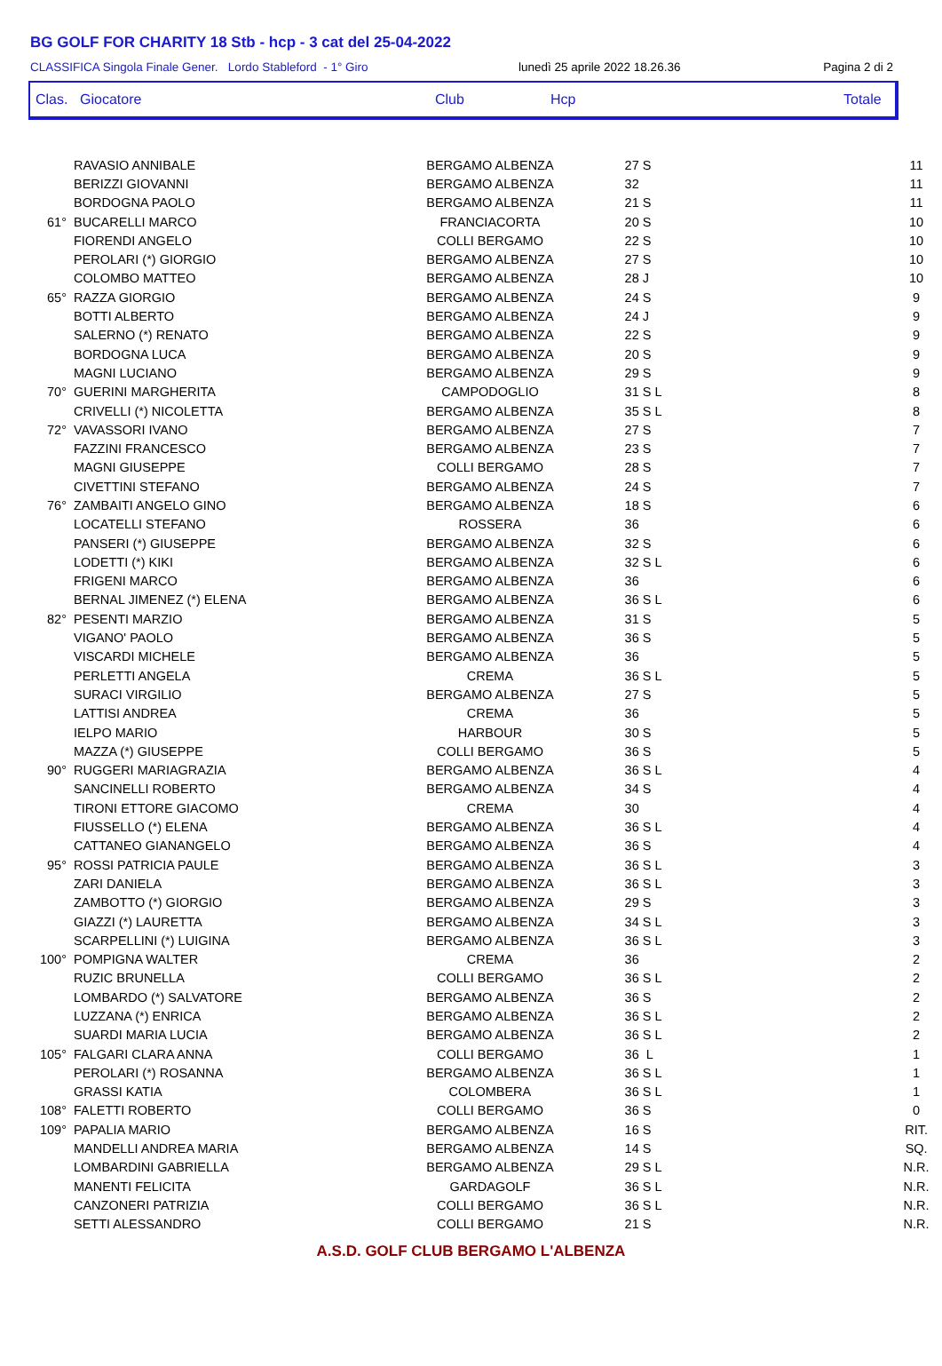BG GOLF FOR CHARITY 18 Stb - hcp - 3 cat del 25-04-2022
CLASSIFICA Singola Finale Gener. Lordo Stableford - 1° Giro lunedì 25 aprile 2022 18.26.36 Pagina 2 di 2
Clas. Giocatore Club Hcp Totale
| | RAVASIO ANNIBALE | BERGAMO ALBENZA | 27 S | 11 |
| | BERIZZI GIOVANNI | BERGAMO ALBENZA | 32 | 11 |
| | BORDOGNA PAOLO | BERGAMO ALBENZA | 21 S | 11 |
| 61° | BUCARELLI MARCO | FRANCIACORTA | 20 S | 10 |
| | FIORENDI ANGELO | COLLI BERGAMO | 22 S | 10 |
| | PEROLARI (*) GIORGIO | BERGAMO ALBENZA | 27 S | 10 |
| | COLOMBO MATTEO | BERGAMO ALBENZA | 28 J | 10 |
| 65° | RAZZA GIORGIO | BERGAMO ALBENZA | 24 S | 9 |
| | BOTTI ALBERTO | BERGAMO ALBENZA | 24 J | 9 |
| | SALERNO (*) RENATO | BERGAMO ALBENZA | 22 S | 9 |
| | BORDOGNA LUCA | BERGAMO ALBENZA | 20 S | 9 |
| | MAGNI LUCIANO | BERGAMO ALBENZA | 29 S | 9 |
| 70° | GUERINI MARGHERITA | CAMPODOGLIO | 31 S L | 8 |
| | CRIVELLI (*) NICOLETTA | BERGAMO ALBENZA | 35 S L | 8 |
| 72° | VAVASSORI IVANO | BERGAMO ALBENZA | 27 S | 7 |
| | FAZZINI FRANCESCO | BERGAMO ALBENZA | 23 S | 7 |
| | MAGNI GIUSEPPE | COLLI BERGAMO | 28 S | 7 |
| | CIVETTINI STEFANO | BERGAMO ALBENZA | 24 S | 7 |
| 76° | ZAMBAITI ANGELO GINO | BERGAMO ALBENZA | 18 S | 6 |
| | LOCATELLI STEFANO | ROSSERA | 36 | 6 |
| | PANSERI (*) GIUSEPPE | BERGAMO ALBENZA | 32 S | 6 |
| | LODETTI (*) KIKI | BERGAMO ALBENZA | 32 S L | 6 |
| | FRIGENI MARCO | BERGAMO ALBENZA | 36 | 6 |
| | BERNAL JIMENEZ (*) ELENA | BERGAMO ALBENZA | 36 S L | 6 |
| 82° | PESENTI MARZIO | BERGAMO ALBENZA | 31 S | 5 |
| | VIGANO' PAOLO | BERGAMO ALBENZA | 36 S | 5 |
| | VISCARDI MICHELE | BERGAMO ALBENZA | 36 | 5 |
| | PERLETTI ANGELA | CREMA | 36 S L | 5 |
| | SURACI VIRGILIO | BERGAMO ALBENZA | 27 S | 5 |
| | LATTISI ANDREA | CREMA | 36 | 5 |
| | IELPO MARIO | HARBOUR | 30 S | 5 |
| | MAZZA (*) GIUSEPPE | COLLI BERGAMO | 36 S | 5 |
| 90° | RUGGERI MARIAGRAZIA | BERGAMO ALBENZA | 36 S L | 4 |
| | SANCINELLI ROBERTO | BERGAMO ALBENZA | 34 S | 4 |
| | TIRONI ETTORE GIACOMO | CREMA | 30 | 4 |
| | FIUSSELLO (*) ELENA | BERGAMO ALBENZA | 36 S L | 4 |
| | CATTANEO GIANANGELO | BERGAMO ALBENZA | 36 S | 4 |
| 95° | ROSSI PATRICIA PAULE | BERGAMO ALBENZA | 36 S L | 3 |
| | ZARI DANIELA | BERGAMO ALBENZA | 36 S L | 3 |
| | ZAMBOTTO (*) GIORGIO | BERGAMO ALBENZA | 29 S | 3 |
| | GIAZZI (*) LAURETTA | BERGAMO ALBENZA | 34 S L | 3 |
| | SCARPELLINI (*) LUIGINA | BERGAMO ALBENZA | 36 S L | 3 |
| 100° | POMPIGNA WALTER | CREMA | 36 | 2 |
| | RUZIC BRUNELLA | COLLI BERGAMO | 36 S L | 2 |
| | LOMBARDO (*) SALVATORE | BERGAMO ALBENZA | 36 S | 2 |
| | LUZZANA (*) ENRICA | BERGAMO ALBENZA | 36 S L | 2 |
| | SUARDI MARIA LUCIA | BERGAMO ALBENZA | 36 S L | 2 |
| 105° | FALGARI CLARA ANNA | COLLI BERGAMO | 36 L | 1 |
| | PEROLARI (*) ROSANNA | BERGAMO ALBENZA | 36 S L | 1 |
| | GRASSI KATIA | COLOMBERA | 36 S L | 1 |
| 108° | FALETTI ROBERTO | COLLI BERGAMO | 36 S | 0 |
| 109° | PAPALIA MARIO | BERGAMO ALBENZA | 16 S | RIT. |
| | MANDELLI ANDREA MARIA | BERGAMO ALBENZA | 14 S | SQ. |
| | LOMBARDINI GABRIELLA | BERGAMO ALBENZA | 29 S L | N.R. |
| | MANENTI FELICITA | GARDAGOLF | 36 S L | N.R. |
| | CANZONERI PATRIZIA | COLLI BERGAMO | 36 S L | N.R. |
| | SETTI ALESSANDRO | COLLI BERGAMO | 21 S | N.R. |
A.S.D. GOLF CLUB BERGAMO L'ALBENZA